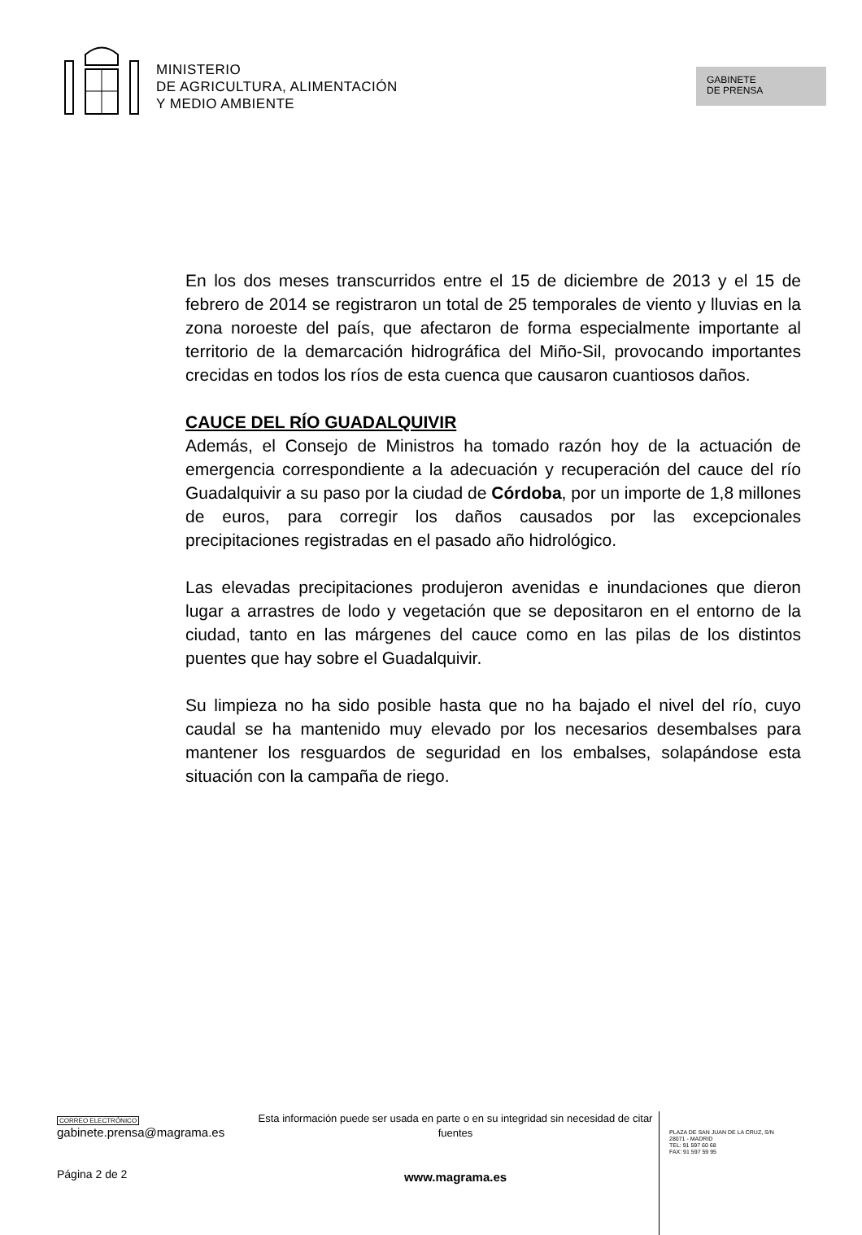MINISTERIO
DE AGRICULTURA, ALIMENTACIÓN
Y MEDIO AMBIENTE
GABINETE
DE PRENSA
En los dos meses transcurridos entre el 15 de diciembre de 2013 y el 15 de febrero de 2014 se registraron un total de 25 temporales de viento y lluvias en la zona noroeste del país, que afectaron de forma especialmente importante al territorio de la demarcación hidrográfica del Miño-Sil, provocando importantes crecidas en todos los ríos de esta cuenca que causaron cuantiosos daños.
CAUCE DEL RÍO GUADALQUIVIR
Además, el Consejo de Ministros ha tomado razón hoy de la actuación de emergencia correspondiente a la adecuación y recuperación del cauce del río Guadalquivir a su paso por la ciudad de Córdoba, por un importe de 1,8 millones de euros, para corregir los daños causados por las excepcionales precipitaciones registradas en el pasado año hidrológico.
Las elevadas precipitaciones produjeron avenidas e inundaciones que dieron lugar a arrastres de lodo y vegetación que se depositaron en el entorno de la ciudad, tanto en las márgenes del cauce como en las pilas de los distintos puentes que hay sobre el Guadalquivir.
Su limpieza no ha sido posible hasta que no ha bajado el nivel del río, cuyo caudal se ha mantenido muy elevado por los necesarios desembalses para mantener los resguardos de seguridad en los embalses, solapándose esta situación con la campaña de riego.
CORREO ELECTRÓNICO
gabinete.prensa@magrama.es
Página 2 de 2
Esta información puede ser usada en parte o en su integridad sin necesidad de citar fuentes
www.magrama.es
PLAZA DE SAN JUAN DE LA CRUZ, S/N
28071 - MADRID
TEL: 91 597 60 68
FAX: 91 597 59 95